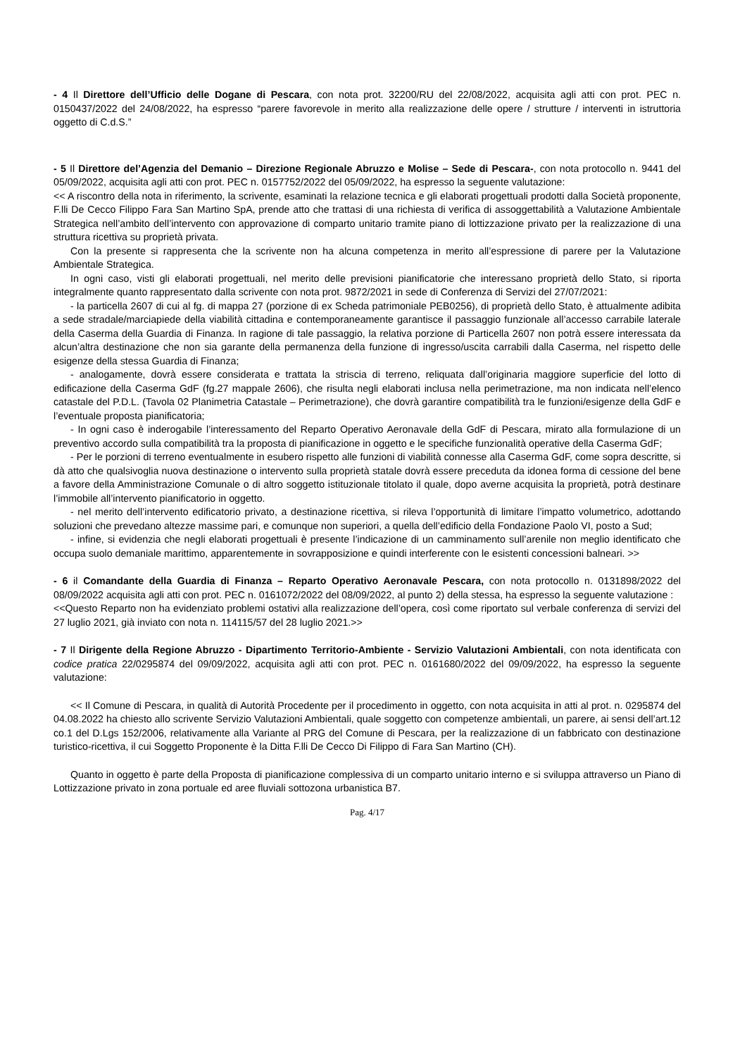- 4 Il Direttore dell’Ufficio delle Dogane di Pescara, con nota prot. 32200/RU del 22/08/2022, acquisita agli atti con prot. PEC n. 0150437/2022 del 24/08/2022, ha espresso “parere favorevole in merito alla realizzazione delle opere / strutture / interventi in istruttoria oggetto di C.d.S.”
- 5 Il Direttore del’Agenzia del Demanio – Direzione Regionale Abruzzo e Molise – Sede di Pescara-, con nota protocollo n. 9441 del 05/09/2022, acquisita agli atti con prot. PEC n. 0157752/2022 del 05/09/2022, ha espresso la seguente valutazione:
<< A riscontro della nota in riferimento, la scrivente, esaminati la relazione tecnica e gli elaborati progettuali prodotti dalla Società proponente, F.lli De Cecco Filippo Fara San Martino SpA, prende atto che trattasi di una richiesta di verifica di assoggettabilità a Valutazione Ambientale Strategica nell’ambito dell’intervento con approvazione di comparto unitario tramite piano di lottizzazione privato per la realizzazione di una struttura ricettiva su proprietà privata.
Con la presente si rappresenta che la scrivente non ha alcuna competenza in merito all’espressione di parere per la Valutazione Ambientale Strategica.
In ogni caso, visti gli elaborati progettuali, nel merito delle previsioni pianificatorie che interessano proprietà dello Stato, si riporta integralmente quanto rappresentato dalla scrivente con nota prot. 9872/2021 in sede di Conferenza di Servizi del 27/07/2021:
- la particella 2607 di cui al fg. di mappa 27 (porzione di ex Scheda patrimoniale PEB0256), di proprietà dello Stato, è attualmente adibita a sede stradale/marciapiede della viabilità cittadina e contemporaneamente garantisce il passaggio funzionale all’accesso carrabile laterale della Caserma della Guardia di Finanza. In ragione di tale passaggio, la relativa porzione di Particella 2607 non potrà essere interessata da alcun’altra destinazione che non sia garante della permanenza della funzione di ingresso/uscita carrabili dalla Caserma, nel rispetto delle esigenze della stessa Guardia di Finanza;
- analogamente, dovrà essere considerata e trattata la striscia di terreno, reliquata dall’originaria maggiore superficie del lotto di edificazione della Caserma GdF (fg.27 mappale 2606), che risulta negli elaborati inclusa nella perimetrazione, ma non indicata nell’elenco catastale del P.D.L. (Tavola 02 Planimetria Catastale – Perimetrazione), che dovrà garantire compatibilità tra le funzioni/esigenze della GdF e l’eventuale proposta pianificatoria;
- In ogni caso è inderogabile l’interessamento del Reparto Operativo Aeronavale della GdF di Pescara, mirato alla formulazione di un preventivo accordo sulla compatibilità tra la proposta di pianificazione in oggetto e le specifiche funzionalità operative della Caserma GdF;
- Per le porzioni di terreno eventualmente in esubero rispetto alle funzioni di viabilità connesse alla Caserma GdF, come sopra descritte, si dà atto che qualsivoglia nuova destinazione o intervento sulla proprietà statale dovrà essere preceduta da idonea forma di cessione del bene a favore della Amministrazione Comunale o di altro soggetto istituzionale titolato il quale, dopo averne acquisita la proprietà, potrà destinare l’immobile all’intervento pianificatorio in oggetto.
- nel merito dell’intervento edificatorio privato, a destinazione ricettiva, si rileva l’opportunità di limitare l’impatto volumetrico, adottando soluzioni che prevedano altezze massime pari, e comunque non superiori, a quella dell’edificio della Fondazione Paolo VI, posto a Sud;
- infine, si evidenzia che negli elaborati progettuali è presente l’indicazione di un camminamento sull’arenile non meglio identificato che occupa suolo demaniale marittimo, apparentemente in sovrapposizione e quindi interferente con le esistenti concessioni balneari. >>
- 6 il Comandante della Guardia di Finanza – Reparto Operativo Aeronavale Pescara, con nota protocollo n. 0131898/2022 del 08/09/2022 acquisita agli atti con prot. PEC n. 0161072/2022 del 08/09/2022, al punto 2) della stessa, ha espresso la seguente valutazione :
<<Questo Reparto non ha evidenziato problemi ostativi alla realizzazione dell’opera, così come riportato sul verbale conferenza di servizi del 27 luglio 2021, già inviato con nota n. 114115/57 del 28 luglio 2021.>>
- 7 Il Dirigente della Regione Abruzzo - Dipartimento Territorio-Ambiente - Servizio Valutazioni Ambientali, con nota identificata con codice pratica 22/0295874 del 09/09/2022, acquisita agli atti con prot. PEC n. 0161680/2022 del 09/09/2022, ha espresso la seguente valutazione:
<< Il Comune di Pescara, in qualità di Autorità Procedente per il procedimento in oggetto, con nota acquisita in atti al prot. n. 0295874 del 04.08.2022 ha chiesto allo scrivente Servizio Valutazioni Ambientali, quale soggetto con competenze ambientali, un parere, ai sensi dell’art.12 co.1 del D.Lgs 152/2006, relativamente alla Variante al PRG del Comune di Pescara, per la realizzazione di un fabbricato con destinazione turistico-ricettiva, il cui Soggetto Proponente è la Ditta F.lli De Cecco Di Filippo di Fara San Martino (CH).
Quanto in oggetto è parte della Proposta di pianificazione complessiva di un comparto unitario interno e si sviluppa attraverso un Piano di Lottizzazione privato in zona portuale ed aree fluviali sottozona urbanistica B7.
Pag. 4/17